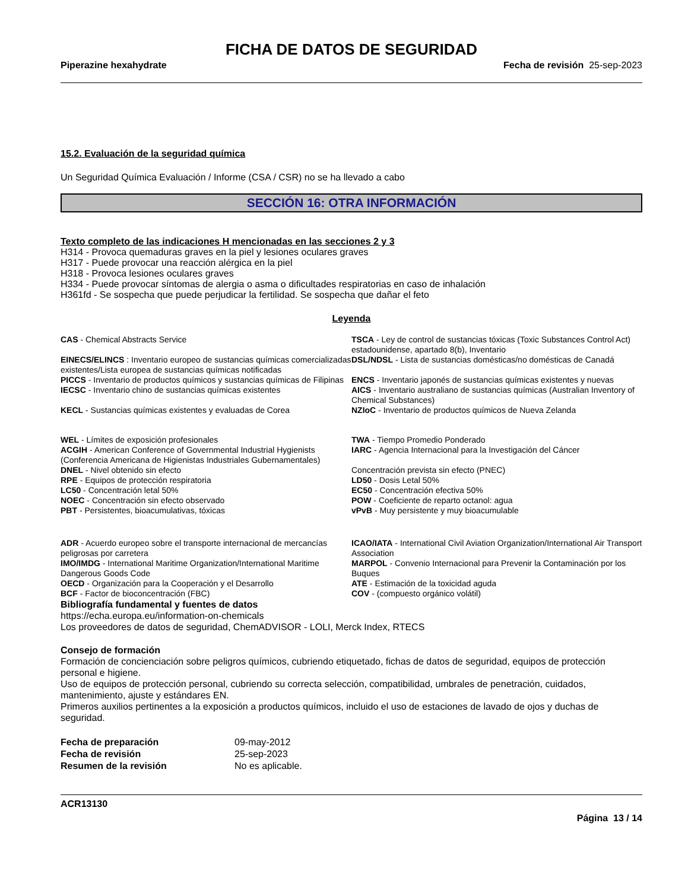FICHA DE DATOS DE SEGURIDAD
Piperazine hexahydrate Fecha de revisión 25-sep-2023
15.2. Evaluación de la seguridad química
Un Seguridad Química Evaluación / Informe (CSA / CSR) no se ha llevado a cabo
SECCIÓN 16: OTRA INFORMACIÓN
Texto completo de las indicaciones H mencionadas en las secciones 2 y 3
H314 - Provoca quemaduras graves en la piel y lesiones oculares graves
H317 - Puede provocar una reacción alérgica en la piel
H318 - Provoca lesiones oculares graves
H334 - Puede provocar síntomas de alergia o asma o dificultades respiratorias en caso de inhalación
H361fd - Se sospecha que puede perjudicar la fertilidad. Se sospecha que dañar el feto
Leyenda
| CAS - Chemical Abstracts Service | TSCA - Ley de control de sustancias tóxicas (Toxic Substances Control Act) estadounidense, apartado 8(b), Inventario |
| EINECS/ELINCS : Inventario europeo de sustancias químicas comercializadas existentes/Lista europea de sustancias químicas notificadas | DSL/NDSL - Lista de sustancias domésticas/no domésticas de Canadá |
| PICCS - Inventario de productos químicos y sustancias químicas de Filipinas | ENCS - Inventario japonés de sustancias químicas existentes y nuevas |
| IECSC - Inventario chino de sustancias químicas existentes | AICS - Inventario australiano de sustancias químicas (Australian Inventory of Chemical Substances) |
| KECL - Sustancias químicas existentes y evaluadas de Corea | NZIoC - Inventario de productos químicos de Nueva Zelanda |
| WEL - Límites de exposición profesionales | TWA - Tiempo Promedio Ponderado |
| ACGIH - American Conference of Governmental Industrial Hygienists (Conferencia Americana de Higienistas Industriales Gubernamentales) | IARC - Agencia Internacional para la Investigación del Cáncer |
| DNEL - Nivel obtenido sin efecto | Concentración prevista sin efecto (PNEC) |
| RPE - Equipos de protección respiratoria | LD50 - Dosis Letal 50% |
| LC50 - Concentración letal 50% | EC50 - Concentración efectiva 50% |
| NOEC - Concentración sin efecto observado | POW - Coeficiente de reparto octanol: agua |
| PBT - Persistentes, bioacumulativas, tóxicas | vPvB - Muy persistente y muy bioacumulable |
| ADR - Acuerdo europeo sobre el transporte internacional de mercancías peligrosas por carretera | ICAO/IATA - International Civil Aviation Organization/International Air Transport Association |
| IMO/IMDG - International Maritime Organization/International Maritime Dangerous Goods Code | MARPOL - Convenio Internacional para Prevenir la Contaminación por los Buques |
| OECD - Organización para la Cooperación y el Desarrollo | ATE - Estimación de la toxicidad aguda |
| BCF - Factor de bioconcentración (FBC) | COV - (compuesto orgánico volátil) |
Bibliografía fundamental y fuentes de datos
https://echa.europa.eu/information-on-chemicals
Los proveedores de datos de seguridad, ChemADVISOR - LOLI, Merck Index, RTECS
Consejo de formación
Formación de concienciación sobre peligros químicos, cubriendo etiquetado, fichas de datos de seguridad, equipos de protección personal e higiene.
Uso de equipos de protección personal, cubriendo su correcta selección, compatibilidad, umbrales de penetración, cuidados, mantenimiento, ajuste y estándares EN.
Primeros auxilios pertinentes a la exposición a productos químicos, incluido el uso de estaciones de lavado de ojos y duchas de seguridad.
| Fecha de preparación | 09-may-2012 |
| Fecha de revisión | 25-sep-2023 |
| Resumen de la revisión | No es aplicable. |
ACR13130
Página 13 / 14